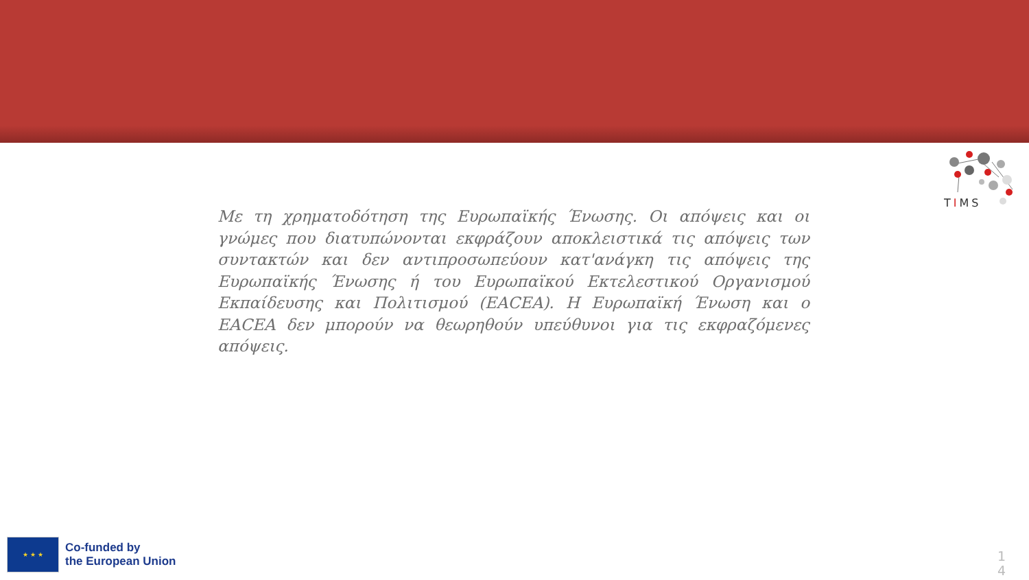TIMS
Με τη χρηματοδότηση της Ευρωπαϊκής Ένωσης. Οι απόψεις και οι γνώμες που διατυπώνονται εκφράζουν αποκλειστικά τις απόψεις των συντακτών και δεν αντιπροσωπεύουν κατ'ανάγκη τις απόψεις της Ευρωπαϊκής Ένωσης ή του Ευρωπαϊκού Εκτελεστικού Οργανισμού Εκπαίδευσης και Πολιτισμού (EACEA). Η Ευρωπαϊκή Ένωση και ο EACEA δεν μπορούν να θεωρηθούν υπεύθυνοι για τις εκφραζόμενες απόψεις.
★ ★ ★
Co-funded by
the European Union
1 4